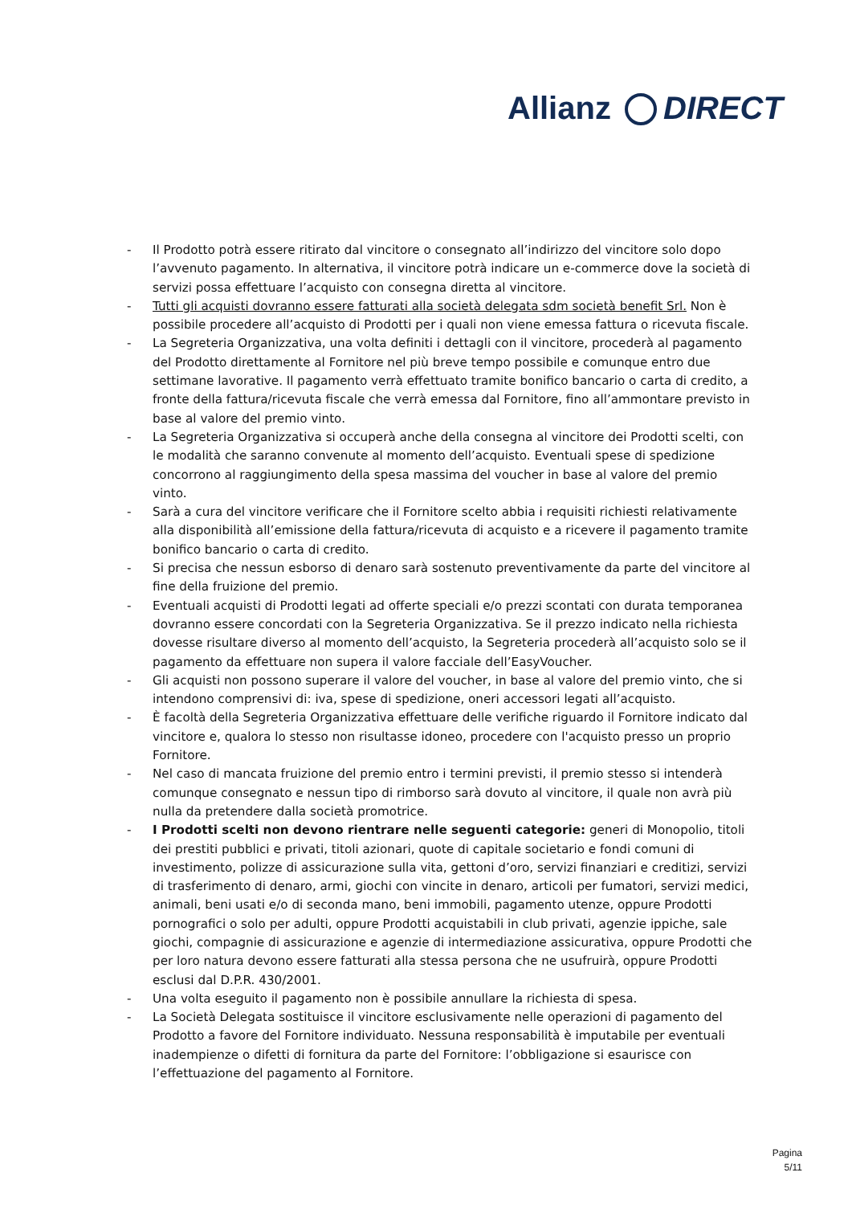Allianz DIRECT
- Il Prodotto potrà essere ritirato dal vincitore o consegnato all’indirizzo del vincitore solo dopo l’avvenuto pagamento. In alternativa, il vincitore potrà indicare un e-commerce dove la società di servizi possa effettuare l’acquisto con consegna diretta al vincitore.
- Tutti gli acquisti dovranno essere fatturati alla società delegata sdm società benefit Srl. Non è possibile procedere all’acquisto di Prodotti per i quali non viene emessa fattura o ricevuta fiscale.
- La Segreteria Organizzativa, una volta definiti i dettagli con il vincitore, procederà al pagamento del Prodotto direttamente al Fornitore nel più breve tempo possibile e comunque entro due settimane lavorative. Il pagamento verrà effettuato tramite bonifico bancario o carta di credito, a fronte della fattura/ricevuta fiscale che verrà emessa dal Fornitore, fino all’ammontare previsto in base al valore del premio vinto.
- La Segreteria Organizzativa si occuperà anche della consegna al vincitore dei Prodotti scelti, con le modalità che saranno convenute al momento dell’acquisto. Eventuali spese di spedizione concorrono al raggiungimento della spesa massima del voucher in base al valore del premio vinto.
- Sarà a cura del vincitore verificare che il Fornitore scelto abbia i requisiti richiesti relativamente alla disponibilità all’emissione della fattura/ricevuta di acquisto e a ricevere il pagamento tramite bonifico bancario o carta di credito.
- Si precisa che nessun esborso di denaro sarà sostenuto preventivamente da parte del vincitore al fine della fruizione del premio.
- Eventuali acquisti di Prodotti legati ad offerte speciali e/o prezzi scontati con durata temporanea dovranno essere concordati con la Segreteria Organizzativa. Se il prezzo indicato nella richiesta dovesse risultare diverso al momento dell’acquisto, la Segreteria procederà all’acquisto solo se il pagamento da effettuare non supera il valore facciale dell’EasyVoucher.
- Gli acquisti non possono superare il valore del voucher, in base al valore del premio vinto, che si intendono comprensivi di: iva, spese di spedizione, oneri accessori legati all’acquisto.
- È facoltà della Segreteria Organizzativa effettuare delle verifiche riguardo il Fornitore indicato dal vincitore e, qualora lo stesso non risultasse idoneo, procedere con l'acquisto presso un proprio Fornitore.
- Nel caso di mancata fruizione del premio entro i termini previsti, il premio stesso si intenderà comunque consegnato e nessun tipo di rimborso sarà dovuto al vincitore, il quale non avrà più nulla da pretendere dalla società promotrice.
- I Prodotti scelti non devono rientrare nelle seguenti categorie: generi di Monopolio, titoli dei prestiti pubblici e privati, titoli azionari, quote di capitale societario e fondi comuni di investimento, polizze di assicurazione sulla vita, gettoni d’oro, servizi finanziari e creditizi, servizi di trasferimento di denaro, armi, giochi con vincite in denaro, articoli per fumatori, servizi medici, animali, beni usati e/o di seconda mano, beni immobili, pagamento utenze, oppure Prodotti pornografici o solo per adulti, oppure Prodotti acquistabili in club privati, agenzie ippiche, sale giochi, compagnie di assicurazione e agenzie di intermediazione assicurativa, oppure Prodotti che per loro natura devono essere fatturati alla stessa persona che ne usufruirà, oppure Prodotti esclusi dal D.P.R. 430/2001.
- Una volta eseguito il pagamento non è possibile annullare la richiesta di spesa.
- La Società Delegata sostituisce il vincitore esclusivamente nelle operazioni di pagamento del Prodotto a favore del Fornitore individuato. Nessuna responsabilità è imputabile per eventuali inadempienze o difetti di fornitura da parte del Fornitore: l’obbligazione si esaurisce con l’effettuazione del pagamento al Fornitore.
Pagina
5/11